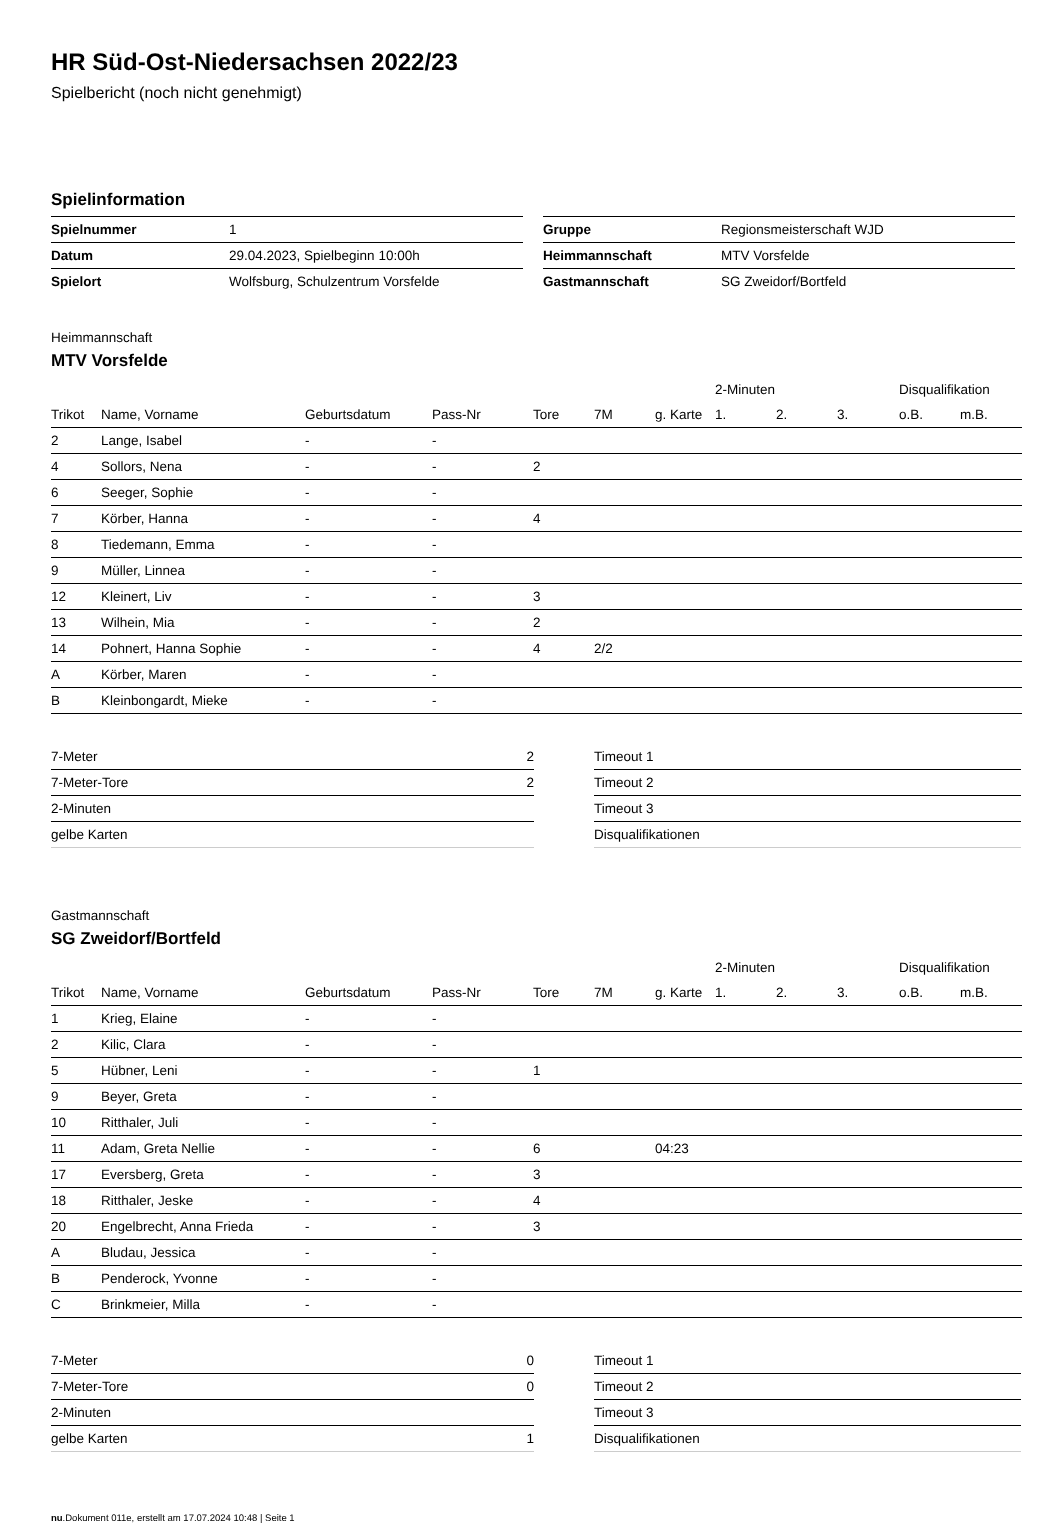HR Süd-Ost-Niedersachsen 2022/23
Spielbericht (noch nicht genehmigt)
Spielinformation
| Spielnummer | 1 |
| Datum | 29.04.2023, Spielbeginn 10:00h |
| Spielort | Wolfsburg, Schulzentrum Vorsfelde |
| Gruppe | Regionsmeisterschaft WJD |
| Heimmannschaft | MTV Vorsfelde |
| Gastmannschaft | SG Zweidorf/Bortfeld |
Heimmannschaft
MTV Vorsfelde
| | | | | | | | 2-Minuten | | | Disqualifikation | |
| --- | --- | --- | --- | --- | --- | --- | --- | --- | --- | --- | --- |
| Trikot | Name, Vorname | Geburtsdatum | Pass-Nr | Tore | 7M | g. Karte | 1. | 2. | 3. | o.B. | m.B. |
| 2 | Lange, Isabel | - | - | | | | | | | | |
| 4 | Sollors, Nena | - | - | 2 | | | | | | | |
| 6 | Seeger, Sophie | - | - | | | | | | | | |
| 7 | Körber, Hanna | - | - | 4 | | | | | | | |
| 8 | Tiedemann, Emma | - | - | | | | | | | | |
| 9 | Müller, Linnea | - | - | | | | | | | | |
| 12 | Kleinert, Liv | - | - | 3 | | | | | | | |
| 13 | Wilhein, Mia | - | - | 2 | | | | | | | |
| 14 | Pohnert, Hanna Sophie | - | - | 4 | 2/2 | | | | | | |
| A | Körber, Maren | - | - | | | | | | | | |
| B | Kleinbongardt, Mieke | - | - | | | | | | | | |
| 7-Meter | 2 |
| 7-Meter-Tore | 2 |
| 2-Minuten | |
| gelbe Karten | |
| Timeout 1 |
| Timeout 2 |
| Timeout 3 |
| Disqualifikationen |
Gastmannschaft
SG Zweidorf/Bortfeld
| | | | | | | | 2-Minuten | | | Disqualifikation | |
| --- | --- | --- | --- | --- | --- | --- | --- | --- | --- | --- | --- |
| Trikot | Name, Vorname | Geburtsdatum | Pass-Nr | Tore | 7M | g. Karte | 1. | 2. | 3. | o.B. | m.B. |
| 1 | Krieg, Elaine | - | - | | | | | | | | |
| 2 | Kilic, Clara | - | - | | | | | | | | |
| 5 | Hübner, Leni | - | - | 1 | | | | | | | |
| 9 | Beyer, Greta | - | - | | | | | | | | |
| 10 | Ritthaler, Juli | - | - | | | | | | | | |
| 11 | Adam, Greta Nellie | - | - | 6 | | 04:23 | | | | | |
| 17 | Eversberg, Greta | - | - | 3 | | | | | | | |
| 18 | Ritthaler, Jeske | - | - | 4 | | | | | | | |
| 20 | Engelbrecht, Anna Frieda | - | - | 3 | | | | | | | |
| A | Bludau, Jessica | - | - | | | | | | | | |
| B | Penderock, Yvonne | - | - | | | | | | | | |
| C | Brinkmeier, Milla | - | - | | | | | | | | |
| 7-Meter | 0 |
| 7-Meter-Tore | 0 |
| 2-Minuten | |
| gelbe Karten | 1 |
| Timeout 1 |
| Timeout 2 |
| Timeout 3 |
| Disqualifikationen |
nu.Dokument 011e, erstellt am 17.07.2024 10:48 | Seite 1